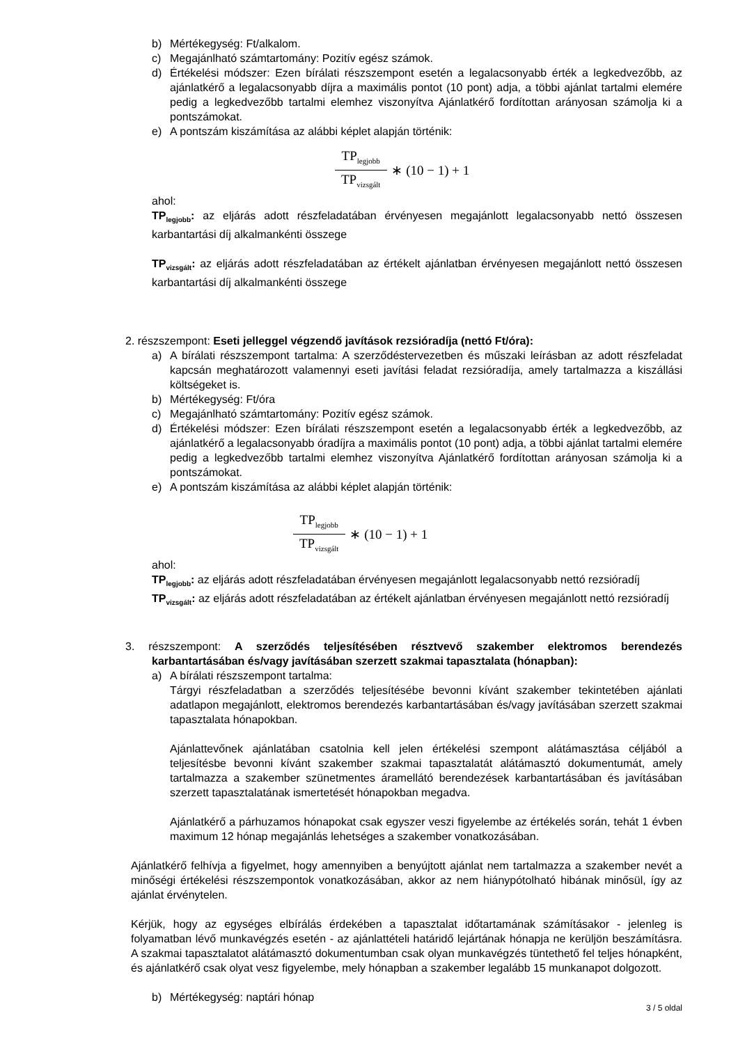b) Mértékegység: Ft/alkalom.
c) Megajánlható számtartomány: Pozitív egész számok.
d) Értékelési módszer: Ezen bírálati részszempont esetén a legalacsonyabb érték a legkedvezőbb, az ajánlatkérő a legalacsonyabb díjra a maximális pontot (10 pont) adja, a többi ajánlat tartalmi elemére pedig a legkedvezőbb tartalmi elemhez viszonyítva Ajánlatkérő fordítottan arányosan számolja ki a pontszámokat.
e) A pontszám kiszámítása az alábbi képlet alapján történik:
TP<sub>legjobb</sub> TP<sub>vizsgált</sub> ∗ (10 − 1) + 1
ahol:
TP<sub>legjobb</sub>: az eljárás adott részfeladatában érvényesen megajánlott legalacsonyabb nettó összesen karbantartási díj alkalmankénti összege
TP<sub>vizsgált</sub>: az eljárás adott részfeladatában az értékelt ajánlatban érvényesen megajánlott nettó összesen karbantartási díj alkalmankénti összege
2. részszempont: Eseti jelleggel végzendő javítások rezsióradíja (nettó Ft/óra):
a) A bírálati részszempont tartalma: A szerződéstervezetben és műszaki leírásban az adott részfeladat kapcsán meghatározott valamennyi eseti javítási feladat rezsióradíja, amely tartalmazza a kiszállási költségeket is.
b) Mértékegység: Ft/óra
c) Megajánlható számtartomány: Pozitív egész számok.
d) Értékelési módszer: Ezen bírálati részszempont esetén a legalacsonyabb érték a legkedvezőbb, az ajánlatkérő a legalacsonyabb óradíjra a maximális pontot (10 pont) adja, a többi ajánlat tartalmi elemére pedig a legkedvezőbb tartalmi elemhez viszonyítva Ajánlatkérő fordítottan arányosan számolja ki a pontszámokat.
e) A pontszám kiszámítása az alábbi képlet alapján történik:
TP<sub>legjobb</sub> TP<sub>vizsgált</sub> ∗ (10 − 1) + 1
ahol:
TP<sub>legjobb</sub>: az eljárás adott részfeladatában érvényesen megajánlott legalacsonyabb nettó rezsióradíj
TP<sub>vizsgált</sub>: az eljárás adott részfeladatában az értékelt ajánlatban érvényesen megajánlott nettó rezsióradíj
3. részszempont: A szerződés teljesítésében résztvevő szakember elektromos berendezés karbantartásában és/vagy javításában szerzett szakmai tapasztalata (hónapban):
a) A bírálati részszempont tartalma:
Tárgyi részfeladatban a szerződés teljesítésébe bevonni kívánt szakember tekintetében ajánlati adatlapon megajánlott, elektromos berendezés karbantartásában és/vagy javításában szerzett szakmai tapasztalata hónapokban.
Ajánlattevőnek ajánlatában csatolnia kell jelen értékelési szempont alátámasztása céljából a teljesítésbe bevonni kívánt szakember szakmai tapasztalatát alátámasztó dokumentumát, amely tartalmazza a szakember szünetmentes áramellátó berendezések karbantartásában és javításában szerzett tapasztalatának ismertetését hónapokban megadva.
Ajánlatkérő a párhuzamos hónapokat csak egyszer veszi figyelembe az értékelés során, tehát 1 évben maximum 12 hónap megajánlás lehetséges a szakember vonatkozásában.
Ajánlatkérő felhívja a figyelmet, hogy amennyiben a benyújtott ajánlat nem tartalmazza a szakember nevét a minőségi értékelési részszempontok vonatkozásában, akkor az nem hiánypótolható hibának minősül, így az ajánlat érvénytelen.
Kérjük, hogy az egységes elbírálás érdekében a tapasztalat időtartamának számításakor - jelenleg is folyamatban lévő munkavégzés esetén - az ajánlattételi határidő lejártának hónapja ne kerüljön beszámításra. A szakmai tapasztalatot alátámasztó dokumentumban csak olyan munkavégzés tüntethető fel teljes hónapként, és ajánlatkérő csak olyat vesz figyelembe, mely hónapban a szakember legalább 15 munkanapot dolgozott.
b) Mértékegység: naptári hónap
3 / 5 oldal